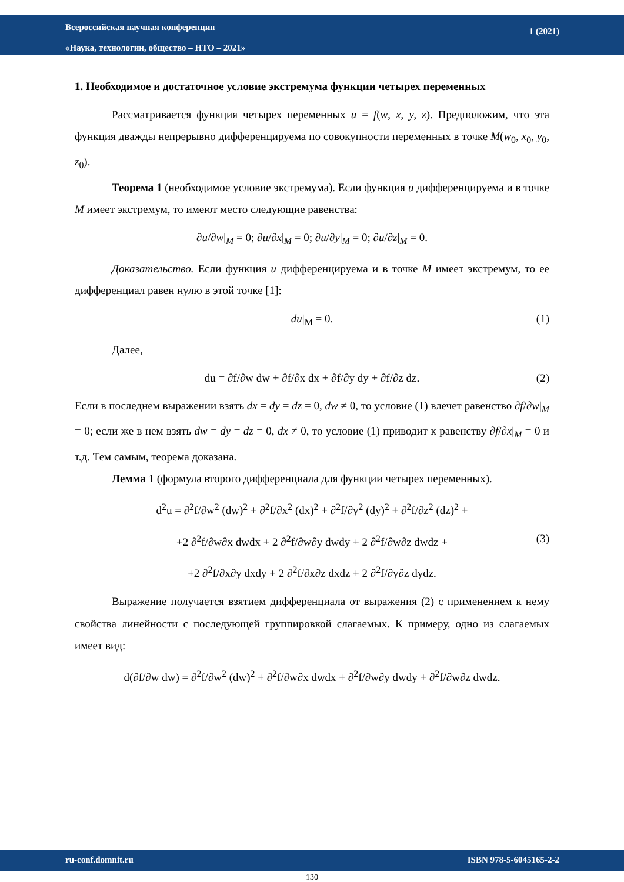Всероссийская научная конференция
«Наука, технологии, общество – НТО – 2021»
1 (2021)
1. Необходимое и достаточное условие экстремума функции четырех переменных
Рассматривается функция четырех переменных u = f(w, x, y, z). Предположим, что эта функция дважды непрерывно дифференцируема по совокупности переменных в точке M(w<sub>0</sub>, x<sub>0</sub>, y<sub>0</sub>, z<sub>0</sub>).
Теорема 1 (необходимое условие экстремума). Если функция u дифференцируема и в точке M имеет экстремум, то имеют место следующие равенства:
∂u/∂w|<sub>M</sub> = 0; ∂u/∂x|<sub>M</sub> = 0; ∂u/∂y|<sub>M</sub> = 0; ∂u/∂z|<sub>M</sub> = 0.
Доказательство. Если функция u дифференцируема и в точке M имеет экстремум, то ее дифференциал равен нулю в этой точке [1]:
du|<sub>M</sub> = 0. (1)
Далее,
du = ∂f/∂w dw + ∂f/∂x dx + ∂f/∂y dy + ∂f/∂z dz. (2)
Если в последнем выражении взять dx = dy = dz = 0, dw ≠ 0, то условие (1) влечет равенство ∂f/∂w|<sub>M</sub> = 0; если же в нем взять dw = dy = dz = 0, dx ≠ 0, то условие (1) приводит к равенству ∂f/∂x|<sub>M</sub> = 0 и т.д. Тем самым, теорема доказана.
Лемма 1 (формула второго дифференциала для функции четырех переменных).
d<sup>2</sup>u = ∂<sup>2</sup>f/∂w<sup>2</sup> (dw)<sup>2</sup> + ∂<sup>2</sup>f/∂x<sup>2</sup> (dx)<sup>2</sup> + ∂<sup>2</sup>f/∂y<sup>2</sup> (dy)<sup>2</sup> + ∂<sup>2</sup>f/∂z<sup>2</sup> (dz)<sup>2</sup> +
+2 ∂<sup>2</sup>f/∂w∂x dwdx + 2 ∂<sup>2</sup>f/∂w∂y dwdy + 2 ∂<sup>2</sup>f/∂w∂z dwdz + (3)
+2 ∂<sup>2</sup>f/∂x∂y dxdy + 2 ∂<sup>2</sup>f/∂x∂z dxdz + 2 ∂<sup>2</sup>f/∂y∂z dydz.
Выражение получается взятием дифференциала от выражения (2) с применением к нему свойства линейности с последующей группировкой слагаемых. К примеру, одно из слагаемых имеет вид:
d(∂f/∂w dw) = ∂<sup>2</sup>f/∂w<sup>2</sup> (dw)<sup>2</sup> + ∂<sup>2</sup>f/∂w∂x dwdx + ∂<sup>2</sup>f/∂w∂y dwdy + ∂<sup>2</sup>f/∂w∂z dwdz.
ru-conf.domnit.ru ISBN 978-5-6045165-2-2
130